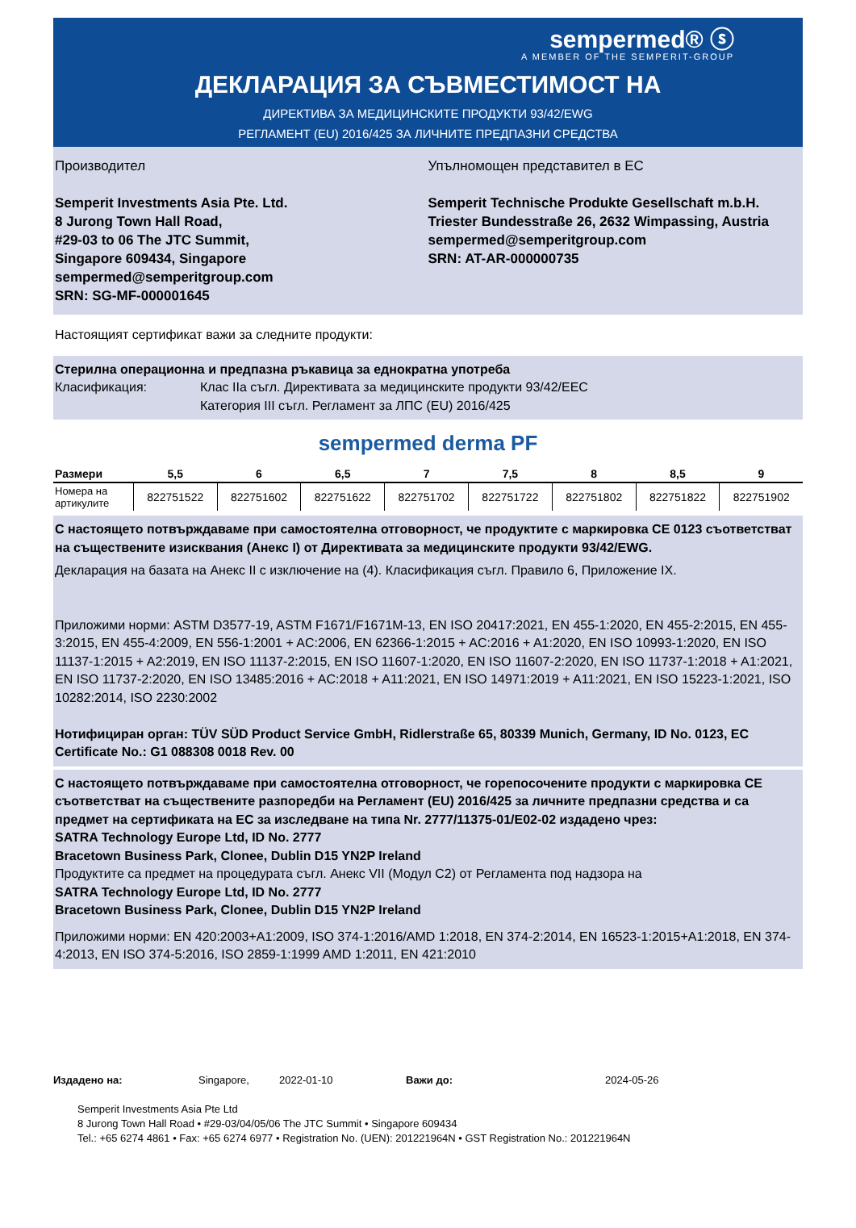sempermed® ⓢ
A MEMBER OF THE SEMPERIT-GROUP
ДЕКЛАРАЦИЯ ЗА СЪВМЕСТИМОСТ НА
ДИРЕКТИВА ЗА МЕДИЦИНСКИТЕ ПРОДУКТИ 93/42/EWG
РЕГЛАМЕНТ (EU) 2016/425 ЗА ЛИЧНИТЕ ПРЕДПАЗНИ СРЕДСТВА
Производител
Semperit Investments Asia Pte. Ltd.
8 Jurong Town Hall Road,
#29-03 to 06 The JTC Summit,
Singapore 609434, Singapore
sempermed@semperitgroup.com
SRN: SG-MF-000001645
Упълномощен представител в ЕС
Semperit Technische Produkte Gesellschaft m.b.H.
Triester Bundesstraße 26, 2632 Wimpassing, Austria
sempermed@semperitgroup.com
SRN: AT-AR-000000735
Настоящият сертификат важи за следните продукти:
Стерилна операционна и предпазна ръкавица за еднократна употреба
Класификация: Клас IIa съгл. Директивата за медицинските продукти 93/42/EEC
Категория III съгл. Регламент за ЛПС (EU) 2016/425
sempermed derma PF
| Размери | 5,5 | 6 | 6,5 | 7 | 7,5 | 8 | 8,5 | 9 |
| --- | --- | --- | --- | --- | --- | --- | --- | --- |
| Номера на артикулите | 822751522 | 822751602 | 822751622 | 822751702 | 822751722 | 822751802 | 822751822 | 822751902 |
С настоящето потвърждаваме при самостоятелна отговорност, че продуктите с маркировка CE 0123 съответстват на съществените изисквания (Анекс I) от Директивата за медицинските продукти 93/42/EWG.
Декларация на базата на Анекс II с изключение на (4). Класификация съгл. Правило 6, Приложение IX.
Приложими норми: ASTM D3577-19, ASTM F1671/F1671M-13, EN ISO 20417:2021, EN 455-1:2020, EN 455-2:2015, EN 455-3:2015, EN 455-4:2009, EN 556-1:2001 + AC:2006, EN 62366-1:2015 + AC:2016 + A1:2020, EN ISO 10993-1:2020, EN ISO 11137-1:2015 + A2:2019, EN ISO 11137-2:2015, EN ISO 11607-1:2020, EN ISO 11607-2:2020, EN ISO 11737-1:2018 + A1:2021, EN ISO 11737-2:2020, EN ISO 13485:2016 + AC:2018 + A11:2021, EN ISO 14971:2019 + A11:2021, EN ISO 15223-1:2021, ISO 10282:2014, ISO 2230:2002
Нотифициран орган: TÜV SÜD Product Service GmbH, Ridlerstraße 65, 80339 Munich, Germany, ID No. 0123, EC Certificate No.: G1 088308 0018 Rev. 00
С настоящето потвърждаваме при самостоятелна отговорност, че горепосочените продукти с маркировка CE съответстват на съществените разпоредби на Регламент (EU) 2016/425 за личните предпазни средства и са предмет на сертификата на ЕС за изследване на типа Nr. 2777/11375-01/E02-02 издадено чрез:
SATRA Technology Europe Ltd, ID No. 2777
Bracetown Business Park, Clonee, Dublin D15 YN2P Ireland
Продуктите са предмет на процедурата съгл. Анекс VII (Модул C2) от Регламента под надзора на
SATRA Technology Europe Ltd, ID No. 2777
Bracetown Business Park, Clonee, Dublin D15 YN2P Ireland
Приложими норми: EN 420:2003+A1:2009, ISO 374-1:2016/AMD 1:2018, EN 374-2:2014, EN 16523-1:2015+A1:2018, EN 374-4:2013, EN ISO 374-5:2016, ISO 2859-1:1999 AMD 1:2011, EN 421:2010
Издадено на: Singapore, 2022-01-10 Важи до: 2024-05-26
Semperit Investments Asia Pte Ltd
8 Jurong Town Hall Road • #29-03/04/05/06 The JTC Summit • Singapore 609434
Tel.: +65 6274 4861 • Fax: +65 6274 6977 • Registration No. (UEN): 201221964N • GST Registration No.: 201221964N